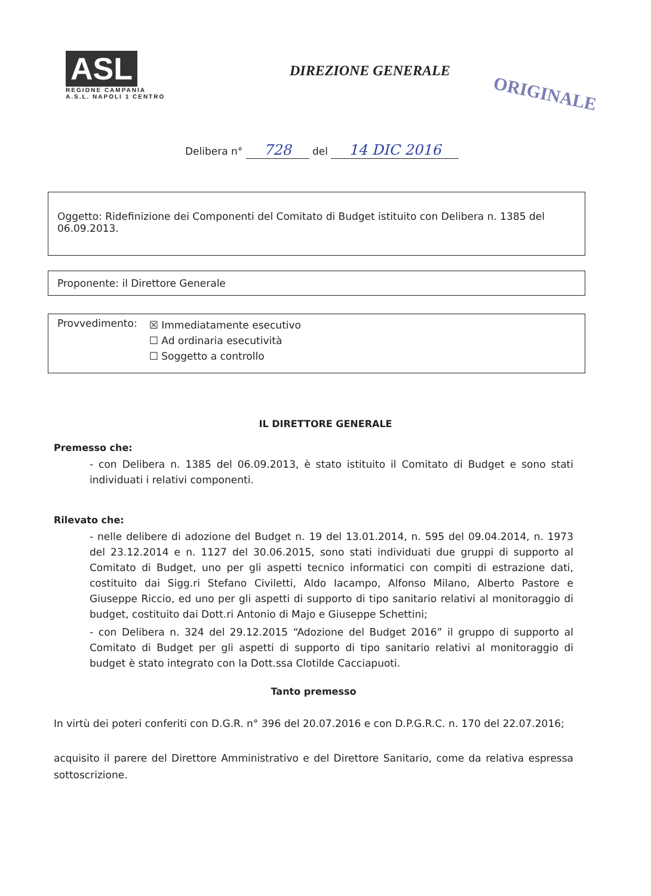ASL
REGIONE CAMPANIA
A.S.L. NAPOLI 1 CENTRO
DIREZIONE GENERALE
ORIGINALE
Delibera n° 728 del 14 DIC 2016
Oggetto: Ridefinizione dei Componenti del Comitato di Budget istituito con Delibera n. 1385 del 06.09.2013.
Proponente: il Direttore Generale
Provvedimento:
☒ Immediatamente esecutivo
☐ Ad ordinaria esecutività
☐ Soggetto a controllo
IL DIRETTORE GENERALE
Premesso che:
- con Delibera n. 1385 del 06.09.2013, è stato istituito il Comitato di Budget e sono stati individuati i relativi componenti.
Rilevato che:
- nelle delibere di adozione del Budget n. 19 del 13.01.2014, n. 595 del 09.04.2014, n. 1973 del 23.12.2014 e n. 1127 del 30.06.2015, sono stati individuati due gruppi di supporto al Comitato di Budget, uno per gli aspetti tecnico informatici con compiti di estrazione dati, costituito dai Sigg.ri Stefano Civiletti, Aldo Iacampo, Alfonso Milano, Alberto Pastore e Giuseppe Riccio, ed uno per gli aspetti di supporto di tipo sanitario relativi al monitoraggio di budget, costituito dai Dott.ri Antonio di Majo e Giuseppe Schettini;
- con Delibera n. 324 del 29.12.2015 “Adozione del Budget 2016” il gruppo di supporto al Comitato di Budget per gli aspetti di supporto di tipo sanitario relativi al monitoraggio di budget è stato integrato con la Dott.ssa Clotilde Cacciapuoti.
Tanto premesso
In virtù dei poteri conferiti con D.G.R. n° 396 del 20.07.2016 e con D.P.G.R.C. n. 170 del 22.07.2016;
acquisito il parere del Direttore Amministrativo e del Direttore Sanitario, come da relativa espressa sottoscrizione.